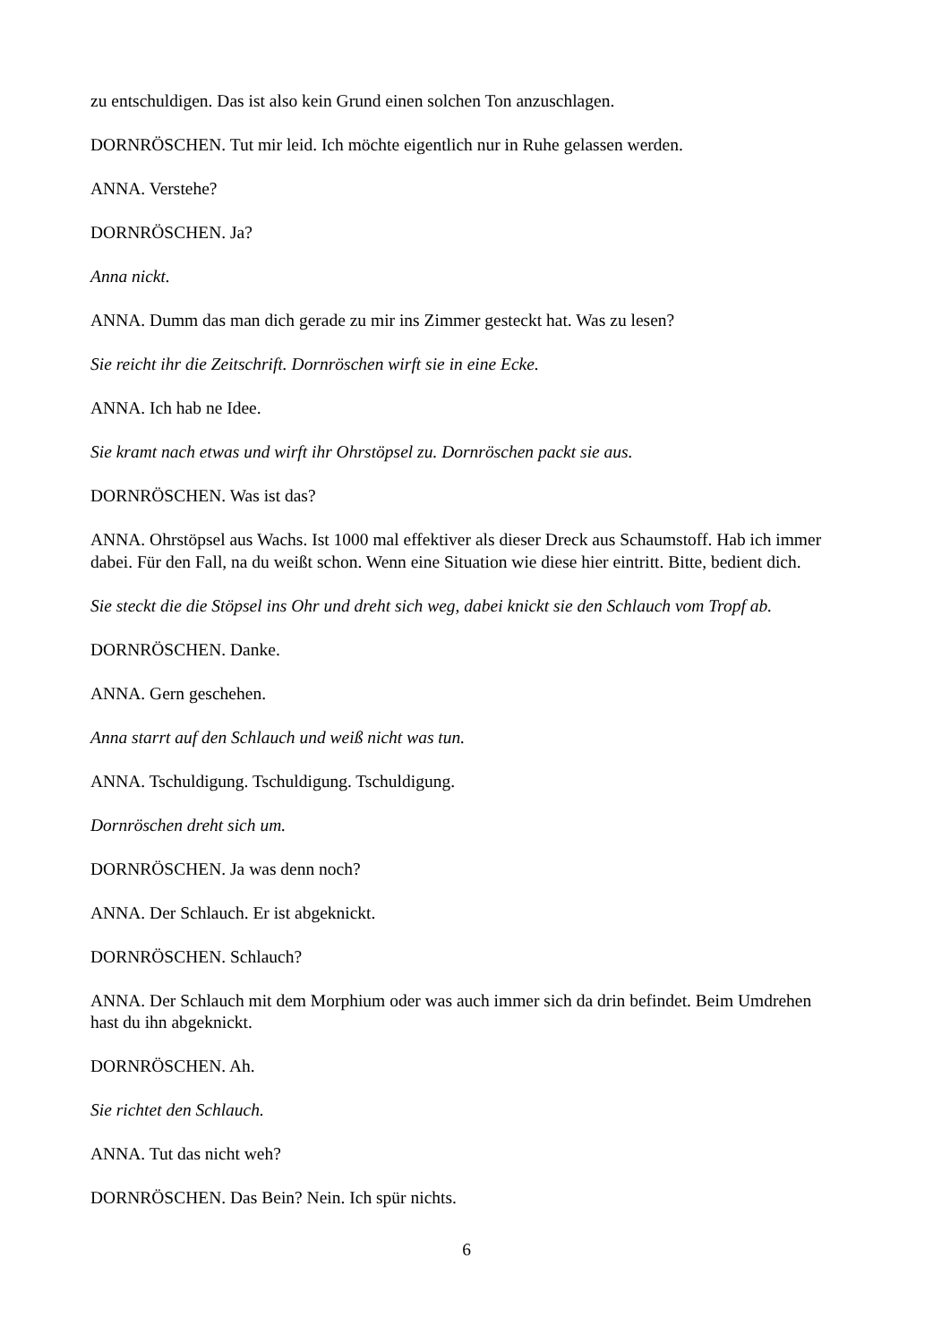zu entschuldigen. Das ist also kein Grund einen solchen Ton anzuschlagen.
DORNRÖSCHEN. Tut mir leid. Ich möchte eigentlich nur in Ruhe gelassen werden.
ANNA. Verstehe?
DORNRÖSCHEN. Ja?
Anna nickt.
ANNA. Dumm das man dich gerade zu mir ins Zimmer gesteckt hat. Was zu lesen?
Sie reicht ihr die Zeitschrift. Dornröschen wirft sie in eine Ecke.
ANNA. Ich hab ne Idee.
Sie kramt nach etwas und wirft ihr Ohrstöpsel zu. Dornröschen packt sie aus.
DORNRÖSCHEN. Was ist das?
ANNA. Ohrstöpsel aus Wachs. Ist 1000 mal effektiver als dieser Dreck aus Schaumstoff. Hab ich immer dabei. Für den Fall, na du weißt schon. Wenn eine Situation wie diese hier eintritt. Bitte, bedient dich.
Sie steckt die die Stöpsel ins Ohr und dreht sich weg, dabei knickt sie den Schlauch vom Tropf ab.
DORNRÖSCHEN. Danke.
ANNA. Gern geschehen.
Anna starrt auf den Schlauch und weiß nicht was tun.
ANNA. Tschuldigung. Tschuldigung. Tschuldigung.
Dornröschen dreht sich um.
DORNRÖSCHEN. Ja was denn noch?
ANNA. Der Schlauch. Er ist abgeknickt.
DORNRÖSCHEN. Schlauch?
ANNA. Der Schlauch mit dem Morphium oder was auch immer sich da drin befindet. Beim Umdrehen hast du ihn abgeknickt.
DORNRÖSCHEN. Ah.
Sie richtet den Schlauch.
ANNA. Tut das nicht weh?
DORNRÖSCHEN. Das Bein? Nein. Ich spür nichts.
6